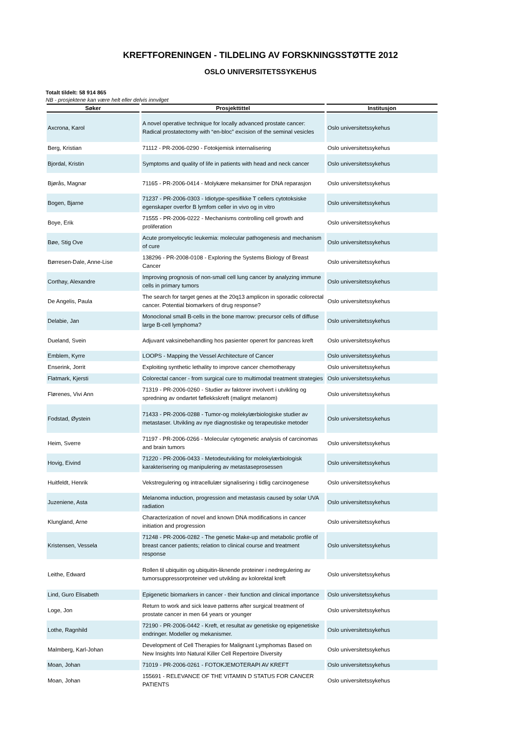KREFTFORENINGEN - TILDELING AV FORSKNINGSSTØTTE 2012
OSLO UNIVERSITETSSYKEHUS
Totalt tildelt: 58 914 865
NB - prosjektene kan være helt eller delvis innvilget
| Søker | Prosjekttittel | Institusjon |
| --- | --- | --- |
| Axcrona, Karol | A novel operative technique for locally advanced prostate cancer: Radical prostatectomy with “en-bloc” excision of the seminal vesicles | Oslo universitetssykehus |
| Berg, Kristian | 71112 - PR-2006-0290 - Fotokjemisk internalisering | Oslo universitetssykehus |
| Bjordal, Kristin | Symptoms and quality of life in patients with head and neck cancer | Oslo universitetssykehus |
| Bjørås, Magnar | 71165 - PR-2006-0414 - Molykære mekansimer for DNA reparasjon | Oslo universitetssykehus |
| Bogen, Bjarne | 71237 - PR-2006-0303 - Idiotype-spesifikke T cellers cytotoksiske egenskaper overfor B lymfom celler in vivo og in vitro | Oslo universitetssykehus |
| Boye, Erik | 71555 - PR-2006-0222 - Mechanisms controlling cell growth and proliferation | Oslo universitetssykehus |
| Bøe, Stig Ove | Acute promyelocytic leukemia: molecular pathogenesis and mechanism of cure | Oslo universitetssykehus |
| Børresen-Dale, Anne-Lise | 138296 - PR-2008-0108 - Exploring the Systems Biology of Breast Cancer | Oslo universitetssykehus |
| Corthay, Alexandre | Improving prognosis of non-small cell lung cancer by analyzing immune cells in primary tumors | Oslo universitetssykehus |
| De Angelis, Paula | The search for target genes at the 20q13 amplicon in sporadic colorectal cancer. Potential biomarkers of drug response? | Oslo universitetssykehus |
| Delabie, Jan | Monoclonal small B-cells in the bone marrow: precursor cells of diffuse large B-cell lymphoma? | Oslo universitetssykehus |
| Dueland, Svein | Adjuvant vaksinebehandling hos pasienter operert for pancreas kreft | Oslo universitetssykehus |
| Emblem, Kyrre | LOOPS - Mapping the Vessel Architecture of Cancer | Oslo universitetssykehus |
| Enserink, Jorrit | Exploiting synthetic lethality to improve cancer chemotherapy | Oslo universitetssykehus |
| Flatmark, Kjersti | Colorectal cancer - from surgical cure to multimodal treatment strategies | Oslo universitetssykehus |
| Flørenes, Vivi Ann | 71319 - PR-2006-0260 - Studier av faktorer involvert i utvikling og spredning av ondartet føflekkskreft (malignt melanom) | Oslo universitetssykehus |
| Fodstad, Øystein | 71433 - PR-2006-0288 - Tumor-og molekylærbiologiske studier av metastaser. Utvikling av nye diagnostiske og terapeutiske metoder | Oslo universitetssykehus |
| Heim, Sverre | 71197 - PR-2006-0266 - Molecular cytogenetic analysis of carcinomas and brain tumors | Oslo universitetssykehus |
| Hovig, Eivind | 71220 - PR-2006-0433 - Metodeutvikling for molekylærbiologisk karakterisering og manipulering av metastaseprosessen | Oslo universitetssykehus |
| Huitfeldt, Henrik | Vekstregulering og intracellulær signalisering i tidlig carcinogenese | Oslo universitetssykehus |
| Juzeniene, Asta | Melanoma induction, progression and metastasis caused by solar UVA radiation | Oslo universitetssykehus |
| Klungland, Arne | Characterization of novel and known DNA modifications in cancer initiation and progression | Oslo universitetssykehus |
| Kristensen, Vessela | 71248 - PR-2006-0282 - The genetic Make-up and metabolic profile of breast cancer patients; relation to clinical course and treatment response | Oslo universitetssykehus |
| Leithe, Edward | Rollen til ubiquitin og ubiquitin-liknende proteiner i nedregulering av tumorsuppressorproteiner ved utvikling av kolorektal kreft | Oslo universitetssykehus |
| Lind, Guro Elisabeth | Epigenetic biomarkers in cancer - their function and clinical importance | Oslo universitetssykehus |
| Loge, Jon | Return to work and sick leave patterns after surgical treatment of prostate cancer in men 64 years or younger | Oslo universitetssykehus |
| Lothe, Ragnhild | 72190 - PR-2006-0442 - Kreft, et resultat av genetiske og epigenetiske endringer. Modeller og mekanismer. | Oslo universitetssykehus |
| Malmberg, Karl-Johan | Development of Cell Therapies for Malignant Lymphomas Based on New Insights Into Natural Killer Cell Repertoire Diversity | Oslo universitetssykehus |
| Moan, Johan | 71019 - PR-2006-0261 - FOTOKJEMOTERAPI AV KREFT | Oslo universitetssykehus |
| Moan, Johan | 155691 - RELEVANCE OF THE VITAMIN D STATUS FOR CANCER PATIENTS | Oslo universitetssykehus |